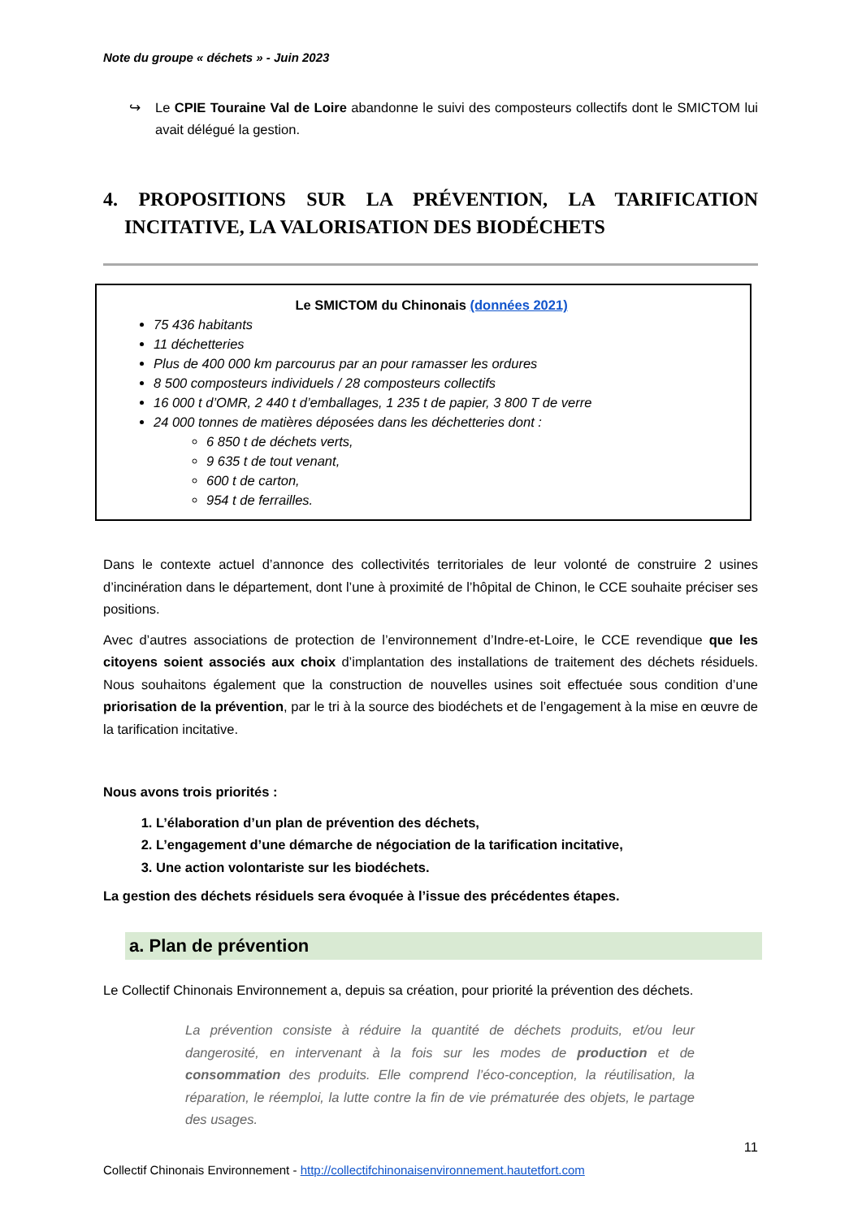Note du groupe « déchets » - Juin 2023
↪ Le CPIE Touraine Val de Loire abandonne le suivi des composteurs collectifs dont le SMICTOM lui avait délégué la gestion.
4. PROPOSITIONS SUR LA PRÉVENTION, LA TARIFICATION INCITATIVE, LA VALORISATION DES BIODÉCHETS
Le SMICTOM du Chinonais (données 2021)
75 436 habitants
11 déchetteries
Plus de 400 000 km parcourus par an pour ramasser les ordures
8 500 composteurs individuels / 28 composteurs collectifs
16 000 t d’OMR, 2 440 t d’emballages, 1 235 t de papier, 3 800 T de verre
24 000 tonnes de matières déposées dans les déchetteries dont :
6 850 t de déchets verts,
9 635 t de tout venant,
600 t de carton,
954 t de ferrailles.
Dans le contexte actuel d’annonce des collectivités territoriales de leur volonté de construire 2 usines d’incinération dans le département, dont l’une à proximité de l’hôpital de Chinon, le CCE souhaite préciser ses positions.
Avec d’autres associations de protection de l’environnement d’Indre-et-Loire, le CCE revendique que les citoyens soient associés aux choix d’implantation des installations de traitement des déchets résiduels. Nous souhaitons également que la construction de nouvelles usines soit effectuée sous condition d’une priorisation de la prévention, par le tri à la source des biodéchets et de l’engagement à la mise en œuvre de la tarification incitative.
Nous avons trois priorités :
1. L’élaboration d’un plan de prévention des déchets,
2. L’engagement d’une démarche de négociation de la tarification incitative,
3. Une action volontariste sur les biodéchets.
La gestion des déchets résiduels sera évoquée à l’issue des précédentes étapes.
a. Plan de prévention
Le Collectif Chinonais Environnement a, depuis sa création, pour priorité la prévention des déchets.
La prévention consiste à réduire la quantité de déchets produits, et/ou leur dangerosité, en intervenant à la fois sur les modes de production et de consommation des produits. Elle comprend l’éco-conception, la réutilisation, la réparation, le réemploi, la lutte contre la fin de vie prématurée des objets, le partage des usages.
11
Collectif Chinonais Environnement - http://collectifchinonaisenvironnement.hautetfort.com